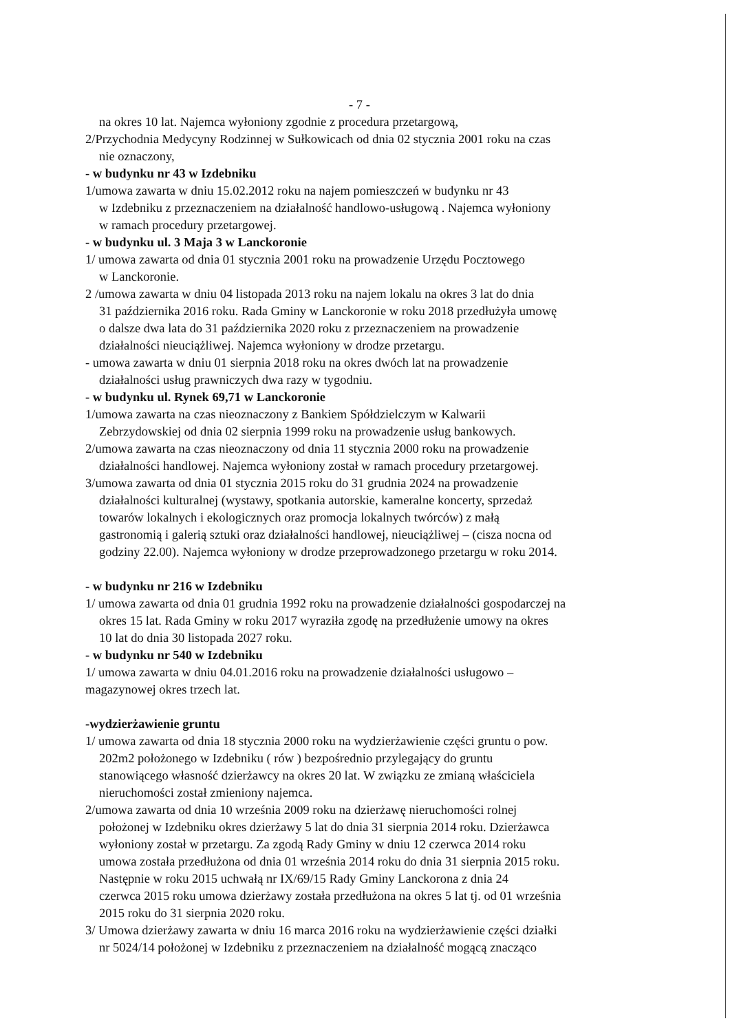- 7 -
na okres 10 lat. Najemca wyłoniony zgodnie z procedura przetargową,
2/Przychodnia Medycyny Rodzinnej w Sułkowicach od dnia 02 stycznia 2001 roku na czas
nie oznaczony,
- w budynku nr 43 w Izdebniku
1/umowa zawarta w dniu 15.02.2012 roku na najem pomieszczeń w budynku nr 43
w Izdebniku z przeznaczeniem na działalność handlowo-usługową . Najemca wyłoniony
w ramach procedury przetargowej.
- w budynku ul. 3 Maja 3 w Lanckoronie
1/ umowa zawarta od dnia 01 stycznia 2001 roku na prowadzenie Urzędu Pocztowego
w Lanckoronie.
2 /umowa zawarta w dniu 04 listopada 2013 roku na najem lokalu na okres 3 lat do dnia
31 października 2016 roku. Rada Gminy w Lanckoronie w roku 2018 przedłużyła umowę
o dalsze dwa lata do 31 października 2020 roku z przeznaczeniem na prowadzenie
działalności nieuciążliwej. Najemca wyłoniony w drodze przetargu.
- umowa zawarta w dniu 01 sierpnia 2018 roku na okres dwóch lat na prowadzenie
działalności usług prawniczych dwa razy w tygodniu.
- w budynku ul. Rynek 69,71 w Lanckoronie
1/umowa zawarta na czas nieoznaczony z Bankiem Spółdzielczym w Kalwarii
Zebrzydowskiej od dnia 02 sierpnia 1999 roku na prowadzenie usług bankowych.
2/umowa zawarta na czas nieoznaczony od dnia 11 stycznia 2000 roku na prowadzenie
działalności handlowej. Najemca wyłoniony został w ramach procedury przetargowej.
3/umowa zawarta od dnia 01 stycznia 2015 roku do 31 grudnia 2024 na prowadzenie
działalności kulturalnej (wystawy, spotkania autorskie, kameralne koncerty, sprzedaż
towarów lokalnych i ekologicznych oraz promocja lokalnych twórców) z małą
gastronomią i galerią sztuki oraz działalności handlowej, nieuciążliwej – (cisza nocna od
godziny 22.00). Najemca wyłoniony w drodze przeprowadzonego przetargu w roku 2014.
- w budynku nr 216 w Izdebniku
1/ umowa zawarta od dnia 01 grudnia 1992 roku na prowadzenie działalności gospodarczej na
okres 15 lat. Rada Gminy w roku 2017 wyraziła zgodę na przedłużenie umowy na okres
10 lat do dnia 30 listopada 2027 roku.
- w budynku nr 540 w Izdebniku
1/ umowa zawarta w dniu 04.01.2016 roku na prowadzenie działalności usługowo –
magazynowej okres trzech lat.
-wydzierżawienie gruntu
1/ umowa zawarta od dnia 18 stycznia 2000 roku na wydzierżawienie części gruntu o pow.
202m2 położonego w Izdebniku ( rów ) bezpośrednio przylegający do gruntu
stanowiącego własność dzierżawcy na okres 20 lat. W związku ze zmianą właściciela
nieruchomości został zmieniony najemca.
2/umowa zawarta od dnia 10 września 2009 roku na dzierżawę nieruchomości rolnej
położonej w Izdebniku okres dzierżawy 5 lat do dnia 31 sierpnia 2014 roku. Dzierżawca
wyłoniony został w przetargu. Za zgodą Rady Gminy w dniu 12 czerwca 2014 roku
umowa została przedłużona od dnia 01 września 2014 roku do dnia 31 sierpnia 2015 roku.
Następnie w roku 2015 uchwałą nr IX/69/15 Rady Gminy Lanckorona z dnia 24
czerwca 2015 roku umowa dzierżawy została przedłużona na okres 5 lat tj. od 01 września
2015 roku do 31 sierpnia 2020 roku.
3/ Umowa dzierżawy zawarta w dniu 16 marca 2016 roku na wydzierżawienie części działki
nr 5024/14 położonej w Izdebniku z przeznaczeniem na działalność mogącą znacząco